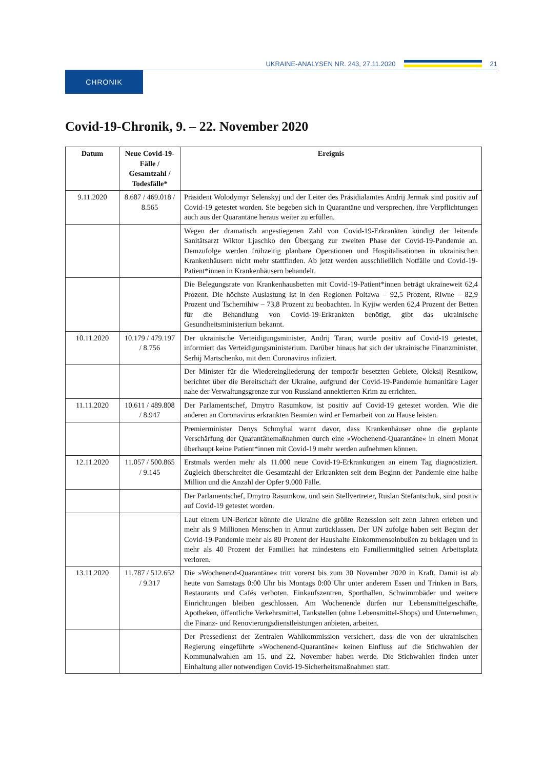UKRAINE-ANALYSEN NR. 243, 27.11.2020
21
CHRONIK
Covid-19-Chronik, 9. – 22. November 2020
| Datum | Neue Covid-19-Fälle / Gesamtzahl / Todesfälle* | Ereignis |
| --- | --- | --- |
| 9.11.2020 | 8.687 / 469.018 / 8.565 | Präsident Wolodymyr Selenskyj und der Leiter des Präsidialamtes Andrij Jermak sind positiv auf Covid-19 getestet worden. Sie begeben sich in Quarantäne und versprechen, ihre Verpflichtungen auch aus der Quarantäne heraus weiter zu erfüllen. |
| | | Wegen der dramatisch angestiegenen Zahl von Covid-19-Erkrankten kündigt der leitende Sanitätsarzt Wiktor Ljaschko den Übergang zur zweiten Phase der Covid-19-Pandemie an. Demzufolge werden frühzeitig planbare Operationen und Hospitalisationen in ukrainischen Krankenhäusern nicht mehr stattfinden. Ab jetzt werden ausschließlich Notfälle und Covid-19-Patient*innen in Krankenhäusern behandelt. |
| | | Die Belegungsrate von Krankenhausbetten mit Covid-19-Patient*innen beträgt ukraineweit 62,4 Prozent. Die höchste Auslastung ist in den Regionen Poltawa – 92,5 Prozent, Riwne – 82,9 Prozent und Tschernihiw – 73,8 Prozent zu beobachten. In Kyjiw werden 62,4 Prozent der Betten für die Behandlung von Covid-19-Erkrankten benötigt, gibt das ukrainische Gesundheitsministerium bekannt. |
| 10.11.2020 | 10.179 / 479.197 / 8.756 | Der ukrainische Verteidigungsminister, Andrij Taran, wurde positiv auf Covid-19 getestet, informiert das Verteidigungsministerium. Darüber hinaus hat sich der ukrainische Finanzminister, Serhij Martschenko, mit dem Coronavirus infiziert. |
| | | Der Minister für die Wiedereingliederung der temporär besetzten Gebiete, Oleksij Resnikow, berichtet über die Bereitschaft der Ukraine, aufgrund der Covid-19-Pandemie humanitäre Lager nahe der Verwaltungsgrenze zur von Russland annektierten Krim zu errichten. |
| 11.11.2020 | 10.611 / 489.808 / 8.947 | Der Parlamentschef, Dmytro Rasumkow, ist positiv auf Covid-19 getestet worden. Wie die anderen an Coronavirus erkrankten Beamten wird er Fernarbeit von zu Hause leisten. |
| | | Premierminister Denys Schmyhal warnt davor, dass Krankenhäuser ohne die geplante Verschärfung der Quarantänemaßnahmen durch eine »Wochenend-Quarantäne« in einem Monat überhaupt keine Patient*innen mit Covid-19 mehr werden aufnehmen können. |
| 12.11.2020 | 11.057 / 500.865 / 9.145 | Erstmals werden mehr als 11.000 neue Covid-19-Erkrankungen an einem Tag diagnostiziert. Zugleich überschreitet die Gesamtzahl der Erkrankten seit dem Beginn der Pandemie eine halbe Million und die Anzahl der Opfer 9.000 Fälle. |
| | | Der Parlamentschef, Dmytro Rasumkow, und sein Stellvertreter, Ruslan Stefantschuk, sind positiv auf Covid-19 getestet worden. |
| | | Laut einem UN-Bericht könnte die Ukraine die größte Rezession seit zehn Jahren erleben und mehr als 9 Millionen Menschen in Armut zurücklassen. Der UN zufolge haben seit Beginn der Covid-19-Pandemie mehr als 80 Prozent der Haushalte Einkommenseinbußen zu beklagen und in mehr als 40 Prozent der Familien hat mindestens ein Familienmitglied seinen Arbeitsplatz verloren. |
| 13.11.2020 | 11.787 / 512.652 / 9.317 | Die »Wochenend-Quarantäne« tritt vorerst bis zum 30 November 2020 in Kraft. Damit ist ab heute von Samstags 0:00 Uhr bis Montags 0:00 Uhr unter anderem Essen und Trinken in Bars, Restaurants und Cafés verboten. Einkaufszentren, Sporthallen, Schwimmbäder und weitere Einrichtungen bleiben geschlossen. Am Wochenende dürfen nur Lebensmittelgeschäfte, Apotheken, öffentliche Verkehrsmittel, Tankstellen (ohne Lebensmittel-Shops) und Unternehmen, die Finanz- und Renovierungsdienstleistungen anbieten, arbeiten. |
| | | Der Pressedienst der Zentralen Wahlkommission versichert, dass die von der ukrainischen Regierung eingeführte »Wochenend-Quarantäne« keinen Einfluss auf die Stichwahlen der Kommunalwahlen am 15. und 22. November haben werde. Die Stichwahlen finden unter Einhaltung aller notwendigen Covid-19-Sicherheitsmaßnahmen statt. |